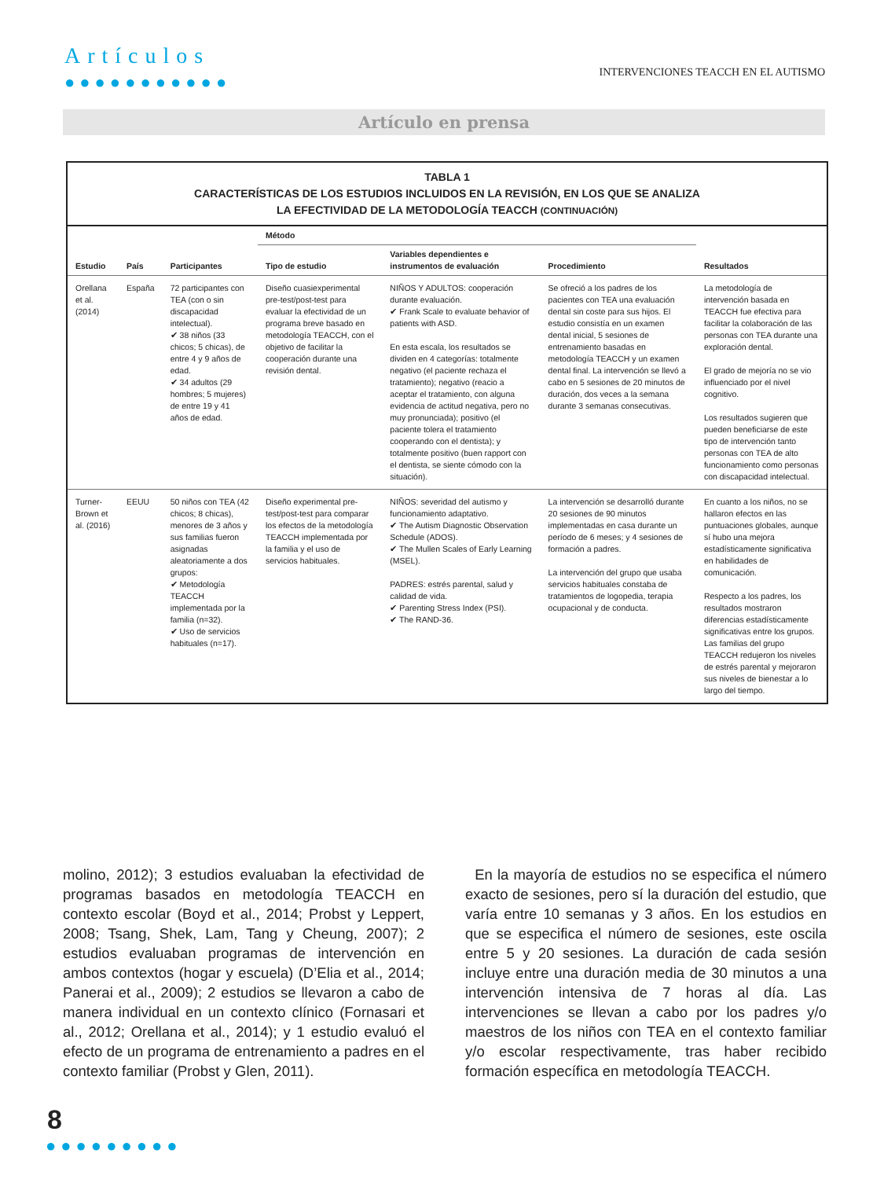Artículos
●●●●●●●●●●●
INTERVENCIONES TEACCH EN EL AUTISMO
Artículo en prensa
TABLA 1
CARACTERÍSTICAS DE LOS ESTUDIOS INCLUIDOS EN LA REVISIÓN, EN LOS QUE SE ANALIZA
LA EFECTIVIDAD DE LA METODOLOGÍA TEACCH (CONTINUACIÓN)
| Estudio | País | Participantes | Método | | | Resultados |
| --- | --- | --- | --- | --- | --- | --- |
| | | | Tipo de estudio | Variables dependientes e instrumentos de evaluación | Procedimiento | |
| Orellana et al. (2014) | España | 72 participantes con TEA (con o sin discapacidad intelectual). ✔ 38 niños (33 chicos; 5 chicas), de entre 4 y 9 años de edad. ✔ 34 adultos (29 hombres; 5 mujeres) de entre 19 y 41 años de edad. | Diseño cuasiexperimental pre-test/post-test para evaluar la efectividad de un programa breve basado en metodología TEACCH, con el objetivo de facilitar la cooperación durante una revisión dental. | NIÑOS Y ADULTOS: cooperación durante evaluación. ✔ Frank Scale to evaluate behavior of patients with ASD. En esta escala, los resultados se dividen en 4 categorías: totalmente negativo (el paciente rechaza el tratamiento); negativo (reacio a aceptar el tratamiento, con alguna evidencia de actitud negativa, pero no muy pronunciada); positivo (el paciente tolera el tratamiento cooperando con el dentista); y totalmente positivo (buen rapport con el dentista, se siente cómodo con la situación). | Se ofreció a los padres de los pacientes con TEA una evaluación dental sin coste para sus hijos. El estudio consistía en un examen dental inicial, 5 sesiones de entrenamiento basadas en metodología TEACCH y un examen dental final. La intervención se llevó a cabo en 5 sesiones de 20 minutos de duración, dos veces a la semana durante 3 semanas consecutivas. | La metodología de intervención basada en TEACCH fue efectiva para facilitar la colaboración de las personas con TEA durante una exploración dental. El grado de mejoría no se vio influenciado por el nivel cognitivo. Los resultados sugieren que pueden beneficiarse de este tipo de intervención tanto personas con TEA de alto funcionamiento como personas con discapacidad intelectual. |
| Turner-Brown et al. (2016) | EEUU | 50 niños con TEA (42 chicos; 8 chicas), menores de 3 años y sus familias fueron asignadas aleatoriamente a dos grupos: ✔ Metodología TEACCH implementada por la familia (n=32). ✔ Uso de servicios habituales (n=17). | Diseño experimental pre-test/post-test para comparar los efectos de la metodología TEACCH implementada por la familia y el uso de servicios habituales. | NIÑOS: severidad del autismo y funcionamiento adaptativo. ✔ The Autism Diagnostic Observation Schedule (ADOS). ✔ The Mullen Scales of Early Learning (MSEL). PADRES: estrés parental, salud y calidad de vida. ✔ Parenting Stress Index (PSI). ✔ The RAND-36. | La intervención se desarrolló durante 20 sesiones de 90 minutos implementadas en casa durante un período de 6 meses; y 4 sesiones de formación a padres. La intervención del grupo que usaba servicios habituales constaba de tratamientos de logopedia, terapia ocupacional y de conducta. | En cuanto a los niños, no se hallaron efectos en las puntuaciones globales, aunque sí hubo una mejora estadísticamente significativa en habilidades de comunicación. Respecto a los padres, los resultados mostraron diferencias estadísticamente significativas entre los grupos. Las familias del grupo TEACCH redujeron los niveles de estrés parental y mejoraron sus niveles de bienestar a lo largo del tiempo. |
molino, 2012); 3 estudios evaluaban la efectividad de programas basados en metodología TEACCH en contexto escolar (Boyd et al., 2014; Probst y Leppert, 2008; Tsang, Shek, Lam, Tang y Cheung, 2007); 2 estudios evaluaban programas de intervención en ambos contextos (hogar y escuela) (D’Elia et al., 2014; Panerai et al., 2009); 2 estudios se llevaron a cabo de manera individual en un contexto clínico (Fornasari et al., 2012; Orellana et al., 2014); y 1 estudio evaluó el efecto de un programa de entrenamiento a padres en el contexto familiar (Probst y Glen, 2011).
En la mayoría de estudios no se especifica el número exacto de sesiones, pero sí la duración del estudio, que varía entre 10 semanas y 3 años. En los estudios en que se especifica el número de sesiones, este oscila entre 5 y 20 sesiones. La duración de cada sesión incluye entre una duración media de 30 minutos a una intervención intensiva de 7 horas al día. Las intervenciones se llevan a cabo por los padres y/o maestros de los niños con TEA en el contexto familiar y/o escolar respectivamente, tras haber recibido formación específica en metodología TEACCH.
8
●●●●●●●●●